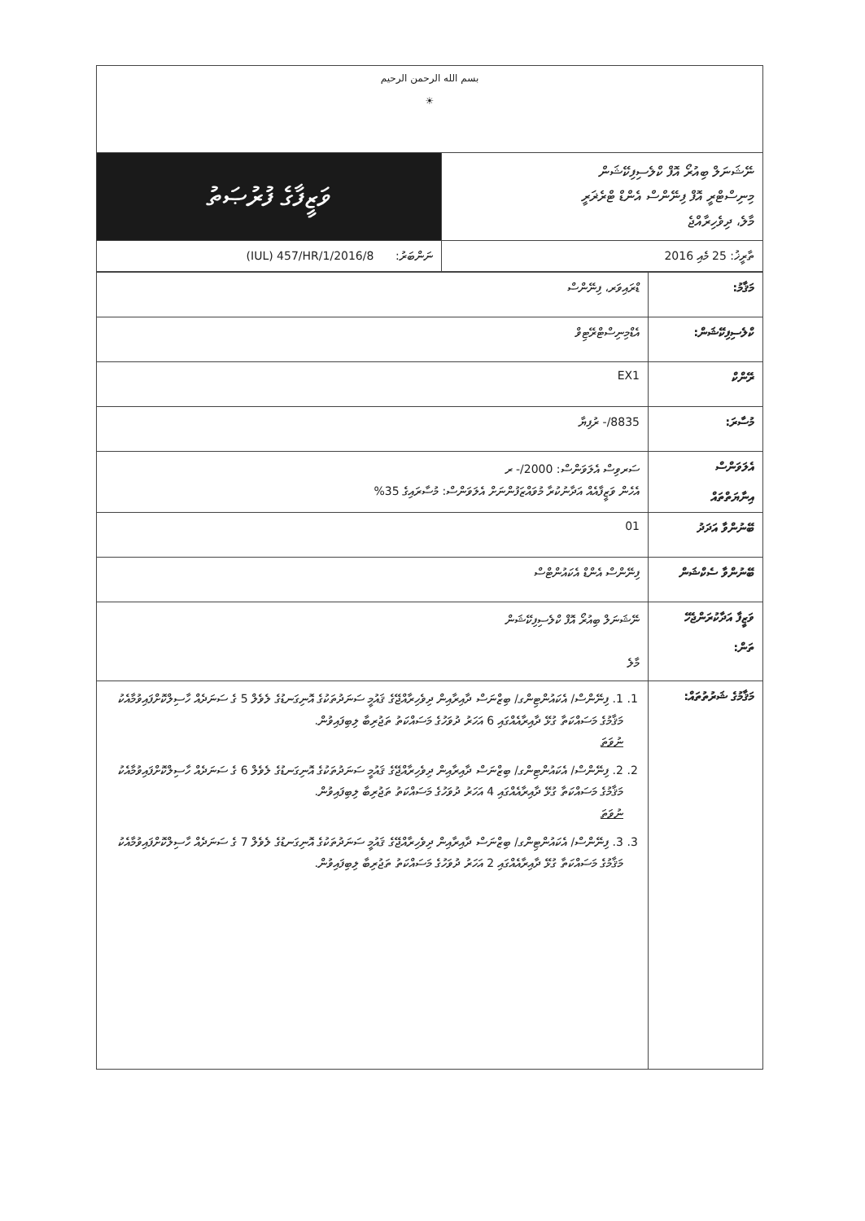| بسم الله الرحمن الرحيم ☀ | |
| ވަޒީފާގެ ފުރުޞަތު | ނޭޝަނަލް ބިއުރޯ އޮފް ކްލެސިފިކޭޝަން މިނިސްޓްރީ އޮފް ފިނޭންސް އެންޑް ޓްރެޜަރީ މާލެ، ދިވެހިރާއްޖެ |
| ނަންބަރު: (IUL) 457/HR/1/2016/8 | ތާރީޚު: 25 މެއި 2016 |
| މަޤާމު: | ޑްރައިވަރ، ފިނޭންސް |
| ކްލެސިފިކޭޝަން: | އެޑްމިނިސްޓްރޭޓިވް |
| ރޭންކް | EX1 |
| މުސާރަ: | 8835/- ރުފިޔާ |
| އެލަވަންސް އިނާޔަތްތައް | ސަރވިސް އެލަވަންސް: 2000/- ރ އެހެން ވަޒީފާއެއް އަދާނުކުރާ މުވައްޒަފުންނަށް އެލަވަންސް: މުސާރައިގެ 35% |
| ބޭނުންވާ އަދަދު | 01 |
| ބޭނުންވާ ސެކްޝަން | ފިނޭންސް އެންޑް އެކައުންޓްސް |
| ވަޒީފާ އަދާކުރަންޖެހޭ ތަން: | ނޭޝަނަލް ބިއުރޯ އޮފް ކްލެސިފިކޭޝަން މާލެ |
| މަޤާމުގެ ޝަރުތުތައް: | 1. 1. ފިނޭންސް/ އެކައުންޓިންގ/ ބިޒްނަސް ދާއިރާއިން ދިވެހިރާއްޖޭގެ ޤައުމީ ސަނަދުތަކުގެ އޮނިގަނޑުގެ ލެވެލް 5 ގެ ސަނަދެއް ހާސިލްކޮށްފައިވުމާއެކު މަޤާމުގެ މަސައްކަތާ ގުޅޭ ދާއިރާއެއްގައި 6 އަހަރު ދުވަހުގެ މަސައްކަތު ތަޖުރިބާ ލިބިފައިވުން. ނުވަތަ 2. 2. ފިނޭންސް/ އެކައުންޓިންގ/ ބިޒްނަސް ދާއިރާއިން ދިވެހިރާއްޖޭގެ ޤައުމީ ސަނަދުތަކުގެ އޮނިގަނޑުގެ ލެވެލް 6 ގެ ސަނަދެއް ހާސިލްކޮށްފައިވުމާއެކު މަޤާމުގެ މަސައްކަތާ ގުޅޭ ދާއިރާއެއްގައި 4 އަހަރު ދުވަހުގެ މަސައްކަތު ތަޖުރިބާ ލިބިފައިވުން. ނުވަތަ 3. 3. ފިނޭންސް/ އެކައުންޓިންގ/ ބިޒްނަސް ދާއިރާއިން ދިވެހިރާއްޖޭގެ ޤައުމީ ސަނަދުތަކުގެ އޮނިގަނޑުގެ ލެވެލް 7 ގެ ސަނަދެއް ހާސިލްކޮށްފައިވުމާއެކު މަޤާމުގެ މަސައްކަތާ ގުޅޭ ދާއިރާއެއްގައި 2 އަހަރު ދުވަހުގެ މަސައްކަތު ތަޖުރިބާ ލިބިފައިވުން. |